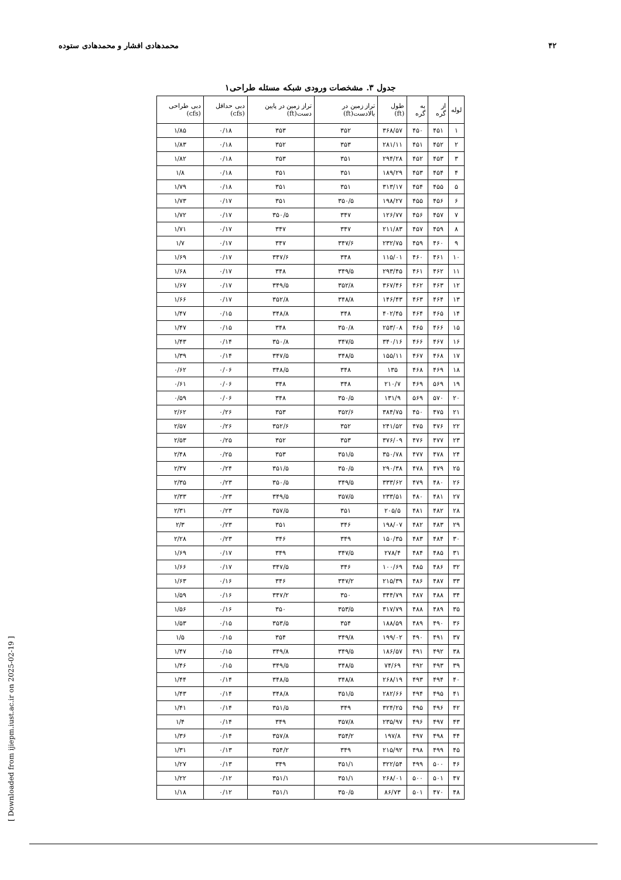۴۲ محمدهادی افشار و محمدهادی ستوده
جدول ۳. مشخصات ورودی شبکه مسئله طراحی۱
| لوله | از گره | به گره | طول (ft) | تراز زمین در بالادست(ft) | تراز زمین در پایین دست(ft) | دبی حداقل (cfs) | دبی طراحی (cfs) |
| --- | --- | --- | --- | --- | --- | --- | --- |
| ۱ | ۴۵۱ | ۴۵۰ | ۳۶۸/۵۷ | ۳۵۲ | ۳۵۳ | ۰/۱۸ | ۱/۸۵ |
| ۲ | ۴۵۲ | ۴۵۱ | ۲۸۱/۱۱ | ۳۵۳ | ۳۵۲ | ۰/۱۸ | ۱/۸۳ |
| ۳ | ۴۵۳ | ۴۵۲ | ۲۹۴/۲۸ | ۳۵۱ | ۳۵۳ | ۰/۱۸ | ۱/۸۲ |
| ۴ | ۴۵۴ | ۴۵۳ | ۱۸۹/۲۹ | ۳۵۱ | ۳۵۱ | ۰/۱۸ | ۱/۸ |
| ۵ | ۴۵۵ | ۴۵۴ | ۳۱۳/۱۷ | ۳۵۱ | ۳۵۱ | ۰/۱۸ | ۱/۷۹ |
| ۶ | ۴۵۶ | ۴۵۵ | ۱۹۸/۲۷ | ۳۵۰/۵ | ۳۵۱ | ۰/۱۷ | ۱/۷۳ |
| ۷ | ۴۵۷ | ۴۵۶ | ۱۲۶/۷۷ | ۳۴۷ | ۳۵۰/۵ | ۰/۱۷ | ۱/۷۲ |
| ۸ | ۴۵۹ | ۴۵۷ | ۲۱۱/۸۳ | ۳۴۷ | ۳۴۷ | ۰/۱۷ | ۱/۷۱ |
| ۹ | ۴۶۰ | ۴۵۹ | ۲۳۲/۷۵ | ۳۴۷/۶ | ۳۴۷ | ۰/۱۷ | ۱/۷ |
| ۱۰ | ۴۶۱ | ۴۶۰ | ۱۱۵/۰۱ | ۳۴۸ | ۳۴۷/۶ | ۰/۱۷ | ۱/۶۹ |
| ۱۱ | ۴۶۲ | ۴۶۱ | ۲۹۳/۴۵ | ۳۴۹/۵ | ۳۴۸ | ۰/۱۷ | ۱/۶۸ |
| ۱۲ | ۴۶۳ | ۴۶۲ | ۳۶۷/۴۶ | ۳۵۲/۸ | ۳۴۹/۵ | ۰/۱۷ | ۱/۶۷ |
| ۱۳ | ۴۶۴ | ۴۶۳ | ۱۴۶/۴۳ | ۳۴۸/۸ | ۳۵۲/۸ | ۰/۱۷ | ۱/۶۶ |
| ۱۴ | ۴۶۵ | ۴۶۴ | ۴۰۲/۴۵ | ۳۴۸ | ۳۴۸/۸ | ۰/۱۵ | ۱/۴۷ |
| ۱۵ | ۴۶۶ | ۴۶۵ | ۲۵۳/۰۸ | ۳۵۰/۸ | ۳۴۸ | ۰/۱۵ | ۱/۴۷ |
| ۱۶ | ۴۶۷ | ۴۶۶ | ۳۴۰/۱۶ | ۳۴۷/۵ | ۳۵۰/۸ | ۰/۱۴ | ۱/۴۳ |
| ۱۷ | ۴۶۸ | ۴۶۷ | ۱۵۵/۱۱ | ۳۴۸/۵ | ۳۴۷/۵ | ۰/۱۴ | ۱/۳۹ |
| ۱۸ | ۴۶۹ | ۴۶۸ | ۱۳۵ | ۳۴۸ | ۳۴۸/۵ | ۰/۰۶ | ۰/۶۲ |
| ۱۹ | ۵۶۹ | ۴۶۹ | ۲۱۰/۷ | ۳۴۸ | ۳۴۸ | ۰/۰۶ | ۰/۶۱ |
| ۲۰ | ۵۷۰ | ۵۶۹ | ۱۳۱/۹ | ۳۵۰/۵ | ۳۴۸ | ۰/۰۶ | ۰/۵۹ |
| ۲۱ | ۴۷۵ | ۴۵۰ | ۳۸۴/۷۵ | ۳۵۲/۶ | ۳۵۳ | ۰/۲۶ | ۲/۶۲ |
| ۲۲ | ۴۷۶ | ۴۷۵ | ۲۴۱/۵۲ | ۳۵۲ | ۳۵۲/۶ | ۰/۲۶ | ۲/۵۷ |
| ۲۳ | ۴۷۷ | ۴۷۶ | ۳۷۶/۰۹ | ۳۵۳ | ۳۵۲ | ۰/۲۵ | ۲/۵۳ |
| ۲۴ | ۴۷۸ | ۴۷۷ | ۳۵۰/۷۸ | ۳۵۱/۵ | ۳۵۳ | ۰/۲۵ | ۲/۴۸ |
| ۲۵ | ۴۷۹ | ۴۷۸ | ۲۹۰/۳۸ | ۳۵۰/۵ | ۳۵۱/۵ | ۰/۲۴ | ۲/۳۷ |
| ۲۶ | ۴۸۰ | ۴۷۹ | ۳۳۳/۶۲ | ۳۴۹/۵ | ۳۵۰/۵ | ۰/۲۳ | ۲/۳۵ |
| ۲۷ | ۴۸۱ | ۴۸۰ | ۲۳۳/۵۱ | ۳۵۷/۵ | ۳۴۹/۵ | ۰/۲۳ | ۲/۳۳ |
| ۲۸ | ۴۸۲ | ۴۸۱ | ۲۰۵/۵ | ۳۵۱ | ۳۵۷/۵ | ۰/۲۳ | ۲/۳۱ |
| ۲۹ | ۴۸۳ | ۴۸۲ | ۱۹۸/۰۷ | ۳۴۶ | ۳۵۱ | ۰/۲۳ | ۲/۳ |
| ۳۰ | ۴۸۴ | ۴۸۳ | ۱۵۰/۳۵ | ۳۴۹ | ۳۴۶ | ۰/۲۳ | ۲/۲۸ |
| ۳۱ | ۴۸۵ | ۴۸۴ | ۲۷۸/۴ | ۳۴۷/۵ | ۳۴۹ | ۰/۱۷ | ۱/۶۹ |
| ۳۲ | ۴۸۶ | ۴۸۵ | ۱۰۰/۶۹ | ۳۴۶ | ۳۴۷/۵ | ۰/۱۷ | ۱/۶۶ |
| ۳۳ | ۴۸۷ | ۴۸۶ | ۲۱۵/۳۹ | ۳۴۷/۲ | ۳۴۶ | ۰/۱۶ | ۱/۶۳ |
| ۳۴ | ۴۸۸ | ۴۸۷ | ۳۴۴/۷۹ | ۳۵۰ | ۳۴۷/۲ | ۰/۱۶ | ۱/۵۹ |
| ۳۵ | ۴۸۹ | ۴۸۸ | ۳۱۷/۷۹ | ۳۵۳/۵ | ۳۵۰ | ۰/۱۶ | ۱/۵۶ |
| ۳۶ | ۴۹۰ | ۴۸۹ | ۱۸۸/۵۹ | ۳۵۴ | ۳۵۳/۵ | ۰/۱۵ | ۱/۵۳ |
| ۳۷ | ۴۹۱ | ۴۹۰ | ۱۹۹/۰۲ | ۳۴۹/۸ | ۳۵۴ | ۰/۱۵ | ۱/۵ |
| ۳۸ | ۴۹۲ | ۴۹۱ | ۱۸۶/۵۷ | ۳۴۹/۵ | ۳۴۹/۸ | ۰/۱۵ | ۱/۴۷ |
| ۳۹ | ۴۹۳ | ۴۹۲ | ۷۴/۶۹ | ۳۴۸/۵ | ۳۴۹/۵ | ۰/۱۵ | ۱/۴۶ |
| ۴۰ | ۴۹۴ | ۴۹۳ | ۲۶۸/۱۹ | ۳۴۸/۸ | ۳۴۸/۵ | ۰/۱۴ | ۱/۴۴ |
| ۴۱ | ۴۹۵ | ۴۹۴ | ۲۸۲/۶۶ | ۳۵۱/۵ | ۳۴۸/۸ | ۰/۱۴ | ۱/۴۳ |
| ۴۲ | ۴۹۶ | ۴۹۵ | ۳۲۴/۲۵ | ۳۴۹ | ۳۵۱/۵ | ۰/۱۴ | ۱/۴۱ |
| ۴۳ | ۴۹۷ | ۴۹۶ | ۲۳۵/۹۷ | ۳۵۷/۸ | ۳۴۹ | ۰/۱۴ | ۱/۴ |
| ۴۴ | ۴۹۸ | ۴۹۷ | ۱۹۷/۸ | ۳۵۴/۲ | ۳۵۷/۸ | ۰/۱۴ | ۱/۳۶ |
| ۴۵ | ۴۹۹ | ۴۹۸ | ۲۱۵/۹۲ | ۳۴۹ | ۳۵۴/۲ | ۰/۱۳ | ۱/۳۱ |
| ۴۶ | ۵۰۰ | ۴۹۹ | ۳۲۲/۵۴ | ۳۵۱/۱ | ۳۴۹ | ۰/۱۳ | ۱/۲۷ |
| ۴۷ | ۵۰۱ | ۵۰۰ | ۲۶۸/۰۱ | ۳۵۱/۱ | ۳۵۱/۱ | ۰/۱۲ | ۱/۲۲ |
| ۴۸ | ۴۷۰ | ۵۰۱ | ۸۶/۷۳ | ۳۵۰/۵ | ۳۵۱/۱ | ۰/۱۲ | ۱/۱۸ |
[ Downloaded from ijiepm.iust.ac.ir on 2025-02-19 ]